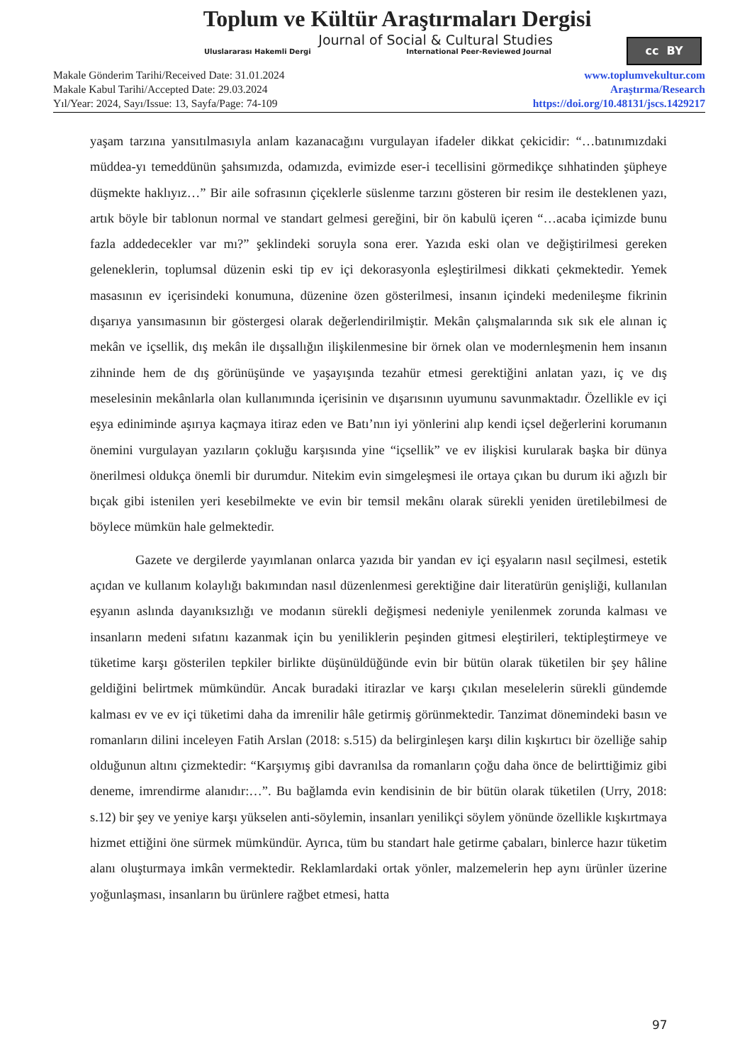Toplum ve Kültür Araştırmaları Dergisi
Journal of Social & Cultural Studies
Uluslararası Hakemli Dergi International Peer-Reviewed Journal
cc BY
Makale Gönderim Tarihi/Received Date: 31.01.2024
Makale Kabul Tarihi/Accepted Date: 29.03.2024
Yıl/Year: 2024, Sayı/Issue: 13, Sayfa/Page: 74-109
www.toplumvekultur.com
Araştırma/Research
https://doi.org/10.48131/jscs.1429217
yaşam tarzına yansıtılmasıyla anlam kazanacağını vurgulayan ifadeler dikkat çekicidir: “…batınımızdaki müddea-yı temeddünün şahsımızda, odamızda, evimizde eser-i tecellisini görmedikçe sıhhatinden şüpheye düşmekte haklıyız…” Bir aile sofrasının çiçeklerle süslenme tarzını gösteren bir resim ile desteklenen yazı, artık böyle bir tablonun normal ve standart gelmesi gereğini, bir ön kabulü içeren “…acaba içimizde bunu fazla addedecekler var mı?” şeklindeki soruyla sona erer. Yazıda eski olan ve değiştirilmesi gereken geleneklerin, toplumsal düzenin eski tip ev içi dekorasyonla eşleştirilmesi dikkati çekmektedir. Yemek masasının ev içerisindeki konumuna, düzenine özen gösterilmesi, insanın içindeki medenileşme fikrinin dışarıya yansımasının bir göstergesi olarak değerlendirilmiştir. Mekân çalışmalarında sık sık ele alınan iç mekân ve içsellik, dış mekân ile dışsallığın ilişkilenmesine bir örnek olan ve modernleşmenin hem insanın zihninde hem de dış görünüşünde ve yaşayışında tezahür etmesi gerektiğini anlatan yazı, iç ve dış meselesinin mekânlarla olan kullanımında içerisinin ve dışarısının uyumunu savunmaktadır. Özellikle ev içi eşya ediniminde aşırıya kaçmaya itiraz eden ve Batı’nın iyi yönlerini alıp kendi içsel değerlerini korumanın önemini vurgulayan yazıların çokluğu karşısında yine “içsellik” ve ev ilişkisi kurularak başka bir dünya önerilmesi oldukça önemli bir durumdur. Nitekim evin simgeleşmesi ile ortaya çıkan bu durum iki ağızlı bir bıçak gibi istenilen yeri kesebilmekte ve evin bir temsil mekânı olarak sürekli yeniden üretilebilmesi de böylece mümkün hale gelmektedir.
Gazete ve dergilerde yayımlanan onlarca yazıda bir yandan ev içi eşyaların nasıl seçilmesi, estetik açıdan ve kullanım kolaylığı bakımından nasıl düzenlenmesi gerektiğine dair literatürün genişliği, kullanılan eşyanın aslında dayanıksızlığı ve modanın sürekli değişmesi nedeniyle yenilenmek zorunda kalması ve insanların medeni sıfatını kazanmak için bu yeniliklerin peşinden gitmesi eleştirileri, tektipleştirmeye ve tüketime karşı gösterilen tepkiler birlikte düşünüldüğünde evin bir bütün olarak tüketilen bir şey hâline geldiğini belirtmek mümkündür. Ancak buradaki itirazlar ve karşı çıkılan meselelerin sürekli gündemde kalması ev ve ev içi tüketimi daha da imrenilir hâle getirmiş görünmektedir. Tanzimat dönemindeki basın ve romanların dilini inceleyen Fatih Arslan (2018: s.515) da belirginleşen karşı dilin kışkırtıcı bir özelliğe sahip olduğunun altını çizmektedir: “Karşıymış gibi davranılsa da romanların çoğu daha önce de belirttiğimiz gibi deneme, imrendirme alanıdır:…”. Bu bağlamda evin kendisinin de bir bütün olarak tüketilen (Urry, 2018: s.12) bir şey ve yeniye karşı yükselen anti-söylemin, insanları yenilikçi söylem yönünde özellikle kışkırtmaya hizmet ettiğini öne sürmek mümkündür. Ayrıca, tüm bu standart hale getirme çabaları, binlerce hazır tüketim alanı oluşturmaya imkân vermektedir. Reklamlardaki ortak yönler, malzemelerin hep aynı ürünler üzerine yoğunlaşması, insanların bu ürünlere rağbet etmesi, hatta
97